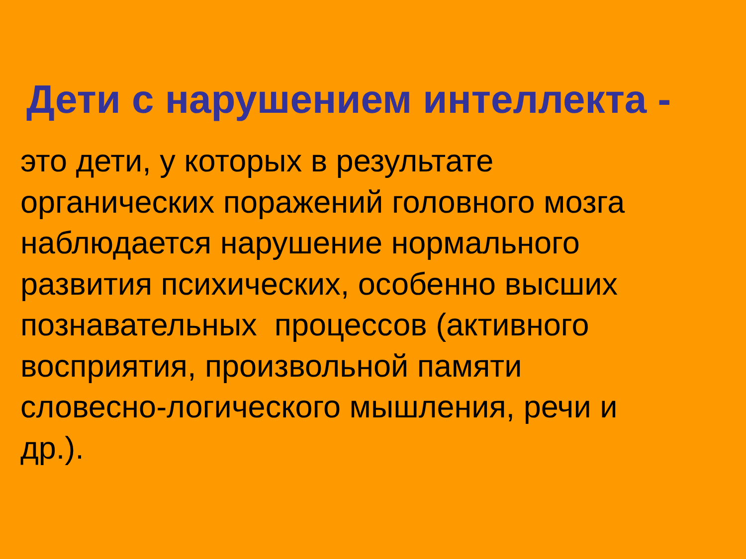Дети с нарушением интеллекта -
это дети, у которых в результате
органических поражений головного мозга
наблюдается нарушение нормального
развития психических, особенно высших
познавательных процессов (активного
восприятия, произвольной памяти
словесно-логического мышления, речи и
др.).